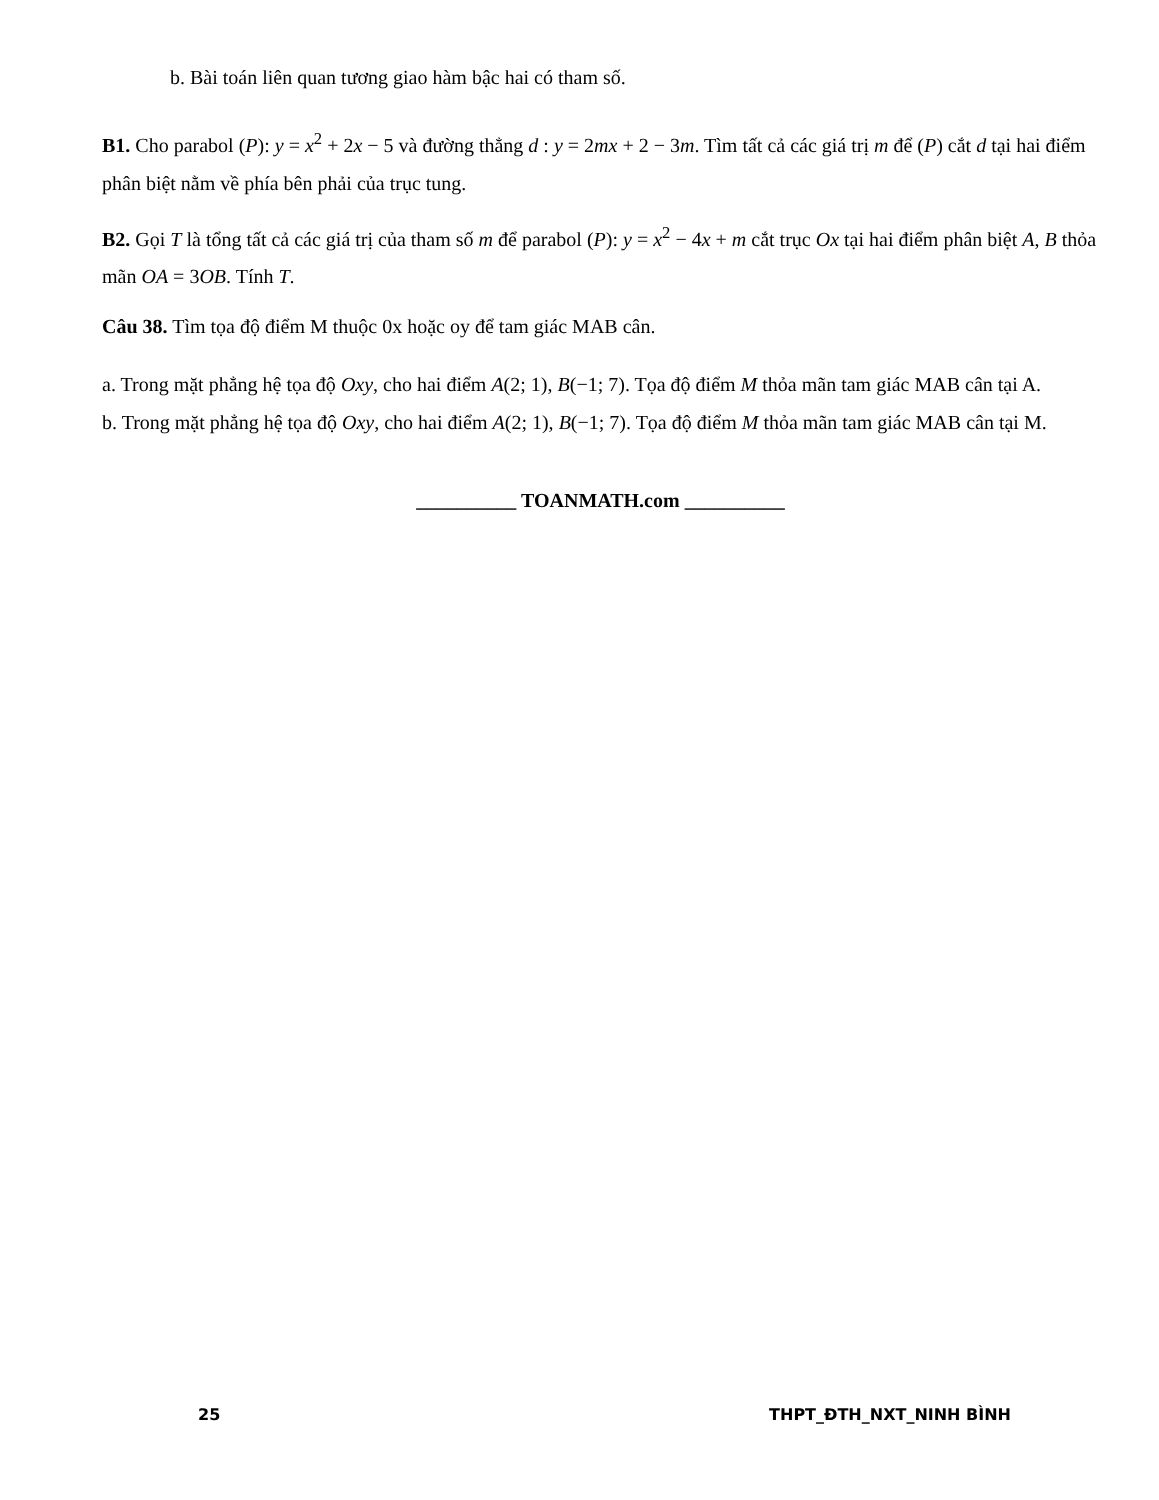b. Bài toán liên quan tương giao hàm bậc hai có tham số.
B1. Cho parabol (P): y = x<sup>2</sup> + 2x − 5 và đường thẳng d : y = 2mx + 2 − 3m. Tìm tất cả các giá trị m để (P) cắt d tại hai điểm phân biệt nằm về phía bên phải của trục tung.
B2. Gọi T là tổng tất cả các giá trị của tham số m để parabol (P): y = x<sup>2</sup> − 4x + m cắt trục Ox tại hai điểm phân biệt A, B thỏa mãn OA = 3OB. Tính T.
Câu 38. Tìm tọa độ điểm M thuộc 0x hoặc oy để tam giác MAB cân.
a. Trong mặt phẳng hệ tọa độ Oxy, cho hai điểm A(2; 1), B(−1; 7). Tọa độ điểm M thỏa mãn tam giác MAB cân tại A.
b. Trong mặt phẳng hệ tọa độ Oxy, cho hai điểm A(2; 1), B(−1; 7). Tọa độ điểm M thỏa mãn tam giác MAB cân tại M.
__________ TOANMATH.com __________
25 THPT_ĐTH_NXT_NINH BÌNH